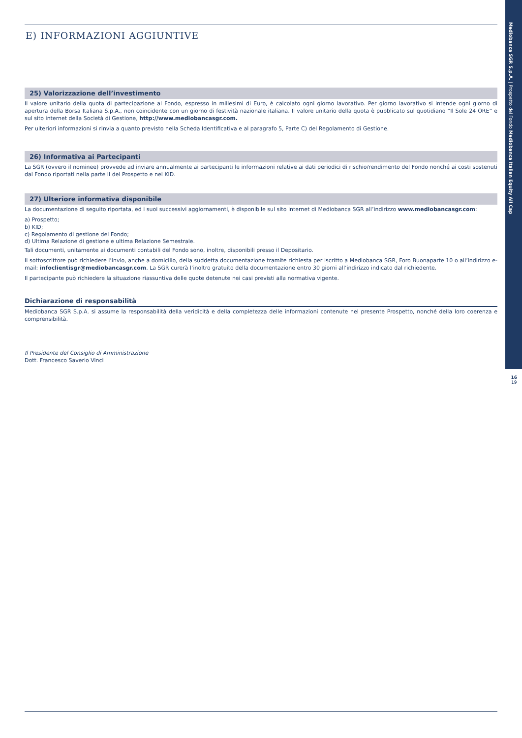Mediobanca SGR S.p.A. | Prospetto del Fondo Mediobanca Italian Equity All Cap
16
19
E) INFORMAZIONI AGGIUNTIVE
25) Valorizzazione dell’investimento
Il valore unitario della quota di partecipazione al Fondo, espresso in millesimi di Euro, è calcolato ogni giorno lavorativo. Per giorno lavorativo si intende ogni giorno di apertura della Borsa Italiana S.p.A., non coincidente con un giorno di festività nazionale italiana. Il valore unitario della quota è pubblicato sul quotidiano “Il Sole 24 ORE” e sul sito internet della Società di Gestione, http://www.mediobancasgr.com.
Per ulteriori informazioni si rinvia a quanto previsto nella Scheda Identificativa e al paragrafo 5, Parte C) del Regolamento di Gestione.
26) Informativa ai Partecipanti
La SGR (ovvero il nominee) provvede ad inviare annualmente ai partecipanti le informazioni relative ai dati periodici di rischio/rendimento del Fondo nonché ai costi sostenuti dal Fondo riportati nella parte II del Prospetto e nel KID.
27) Ulteriore informativa disponibile
La documentazione di seguito riportata, ed i suoi successivi aggiornamenti, è disponibile sul sito internet di Mediobanca SGR all’indirizzo www.mediobancasgr.com:
a) Prospetto;
b) KID;
c) Regolamento di gestione del Fondo;
d) Ultima Relazione di gestione e ultima Relazione Semestrale.
Tali documenti, unitamente ai documenti contabili del Fondo sono, inoltre, disponibili presso il Depositario.
Il sottoscrittore può richiedere l’invio, anche a domicilio, della suddetta documentazione tramite richiesta per iscritto a Mediobanca SGR, Foro Buonaparte 10 o all’indirizzo e-mail: infoclientisgr@mediobancasgr.com. La SGR curerà l’inoltro gratuito della documentazione entro 30 giorni all’indirizzo indicato dal richiedente.
Il partecipante può richiedere la situazione riassuntiva delle quote detenute nei casi previsti alla normativa vigente.
Dichiarazione di responsabilità
Mediobanca SGR S.p.A. si assume la responsabilità della veridicità e della completezza delle informazioni contenute nel presente Prospetto, nonché della loro coerenza e comprensibilità.
Il Presidente del Consiglio di Amministrazione
Dott. Francesco Saverio Vinci